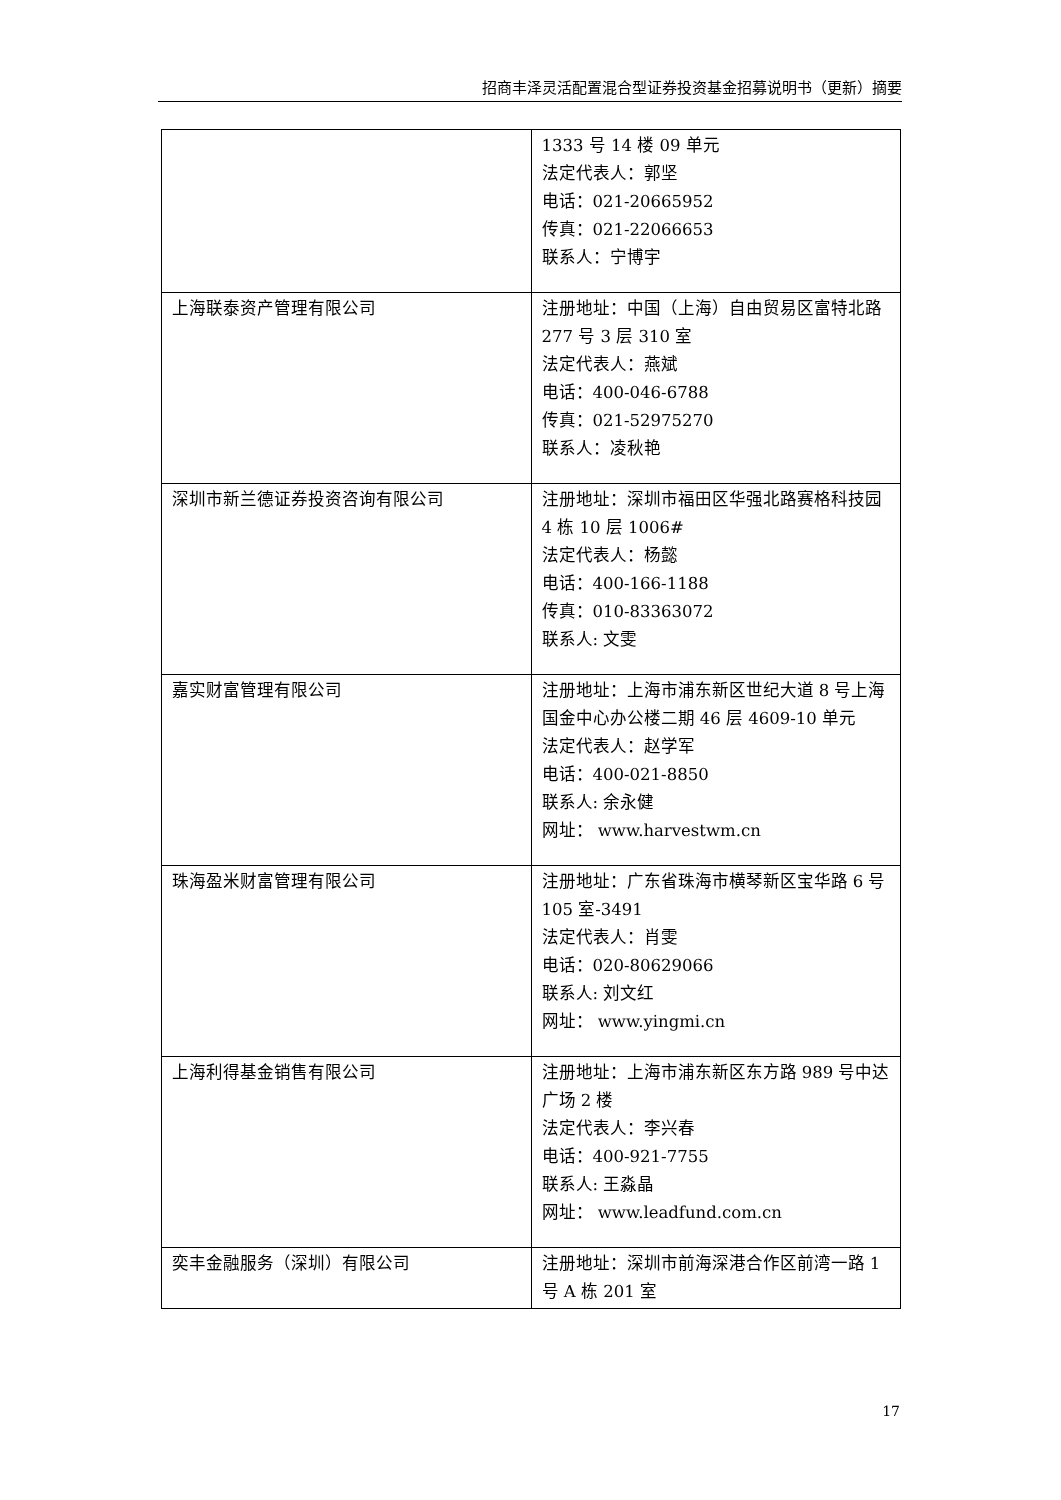招商丰泽灵活配置混合型证券投资基金招募说明书（更新）摘要
| | 1333 号 14 楼 09 单元 法定代表人：郭坚 电话：021-20665952 传真：021-22066653 联系人：宁博宇 |
| 上海联泰资产管理有限公司 | 注册地址：中国（上海）自由贸易区富特北路 277 号 3 层 310 室 法定代表人：燕斌 电话：400-046-6788 传真：021-52975270 联系人：凌秋艳 |
| 深圳市新兰德证券投资咨询有限公司 | 注册地址：深圳市福田区华强北路赛格科技园 4 栋 10 层 1006# 法定代表人：杨懿 电话：400-166-1188 传真：010-83363072 联系人: 文雯 |
| 嘉实财富管理有限公司 | 注册地址：上海市浦东新区世纪大道 8 号上海国金中心办公楼二期 46 层 4609-10 单元 法定代表人：赵学军 电话：400-021-8850 联系人: 余永健 网址： www.harvestwm.cn |
| 珠海盈米财富管理有限公司 | 注册地址：广东省珠海市横琴新区宝华路 6 号 105 室-3491 法定代表人：肖雯 电话：020-80629066 联系人: 刘文红 网址： www.yingmi.cn |
| 上海利得基金销售有限公司 | 注册地址：上海市浦东新区东方路 989 号中达广场 2 楼 法定代表人：李兴春 电话：400-921-7755 联系人: 王淼晶 网址： www.leadfund.com.cn |
| 奕丰金融服务（深圳）有限公司 | 注册地址：深圳市前海深港合作区前湾一路 1 号 A 栋 201 室 |
17